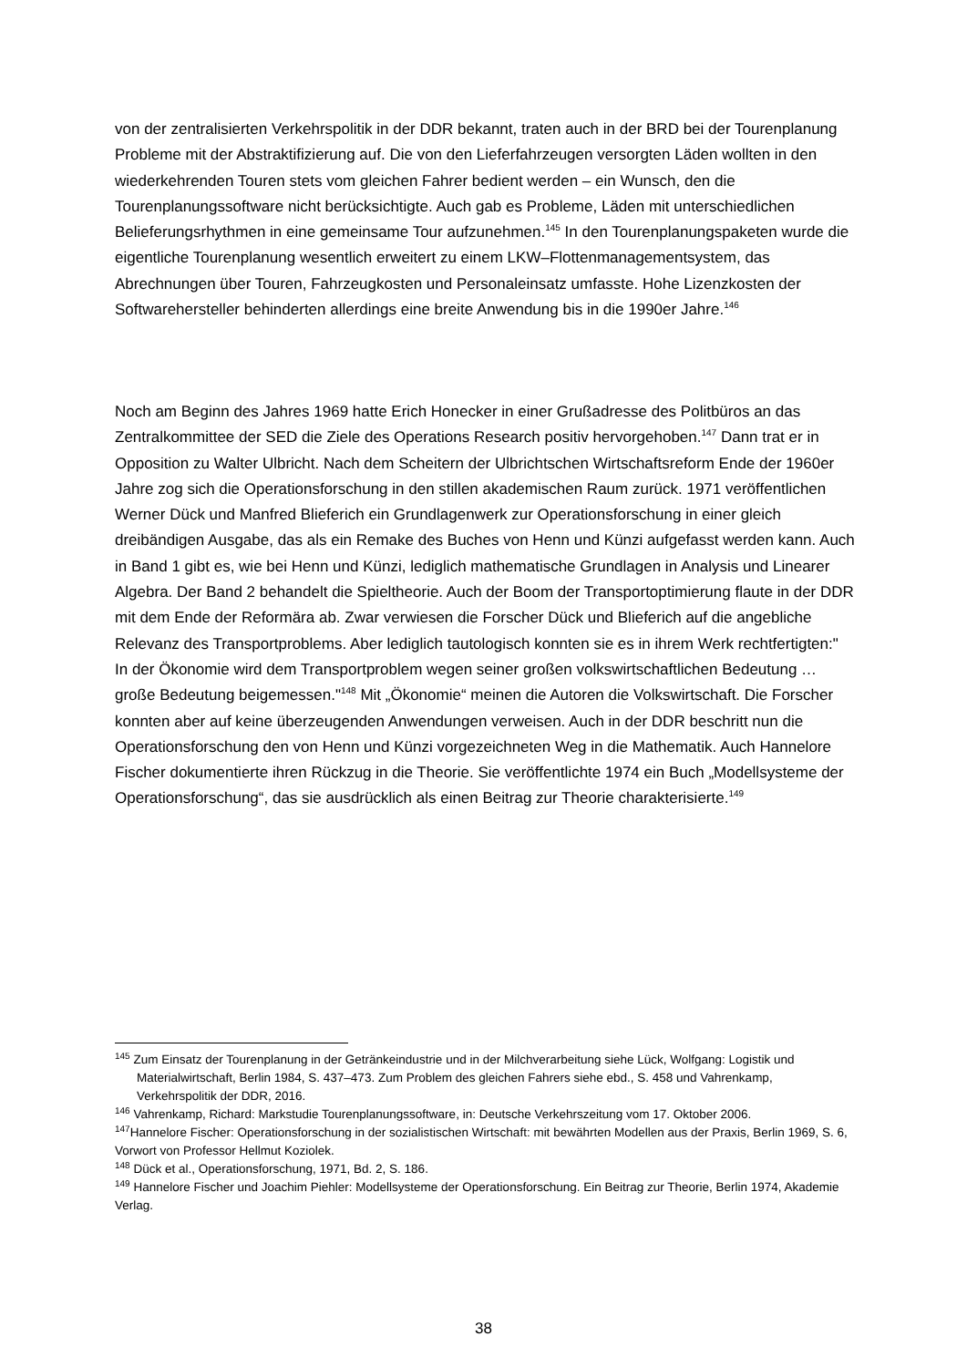von der zentralisierten Verkehrspolitik in der DDR bekannt, traten auch in der BRD bei der Tourenplanung Probleme mit der Abstraktifizierung auf. Die von den Lieferfahrzeugen versorgten Läden wollten in den wiederkehrenden Touren stets vom gleichen Fahrer bedient werden – ein Wunsch, den die Tourenplanungssoftware nicht berücksichtigte. Auch gab es Probleme, Läden mit unterschiedlichen Belieferungsrhythmen in eine gemeinsame Tour aufzunehmen.<sup>145</sup> In den Tourenplanungspaketen wurde die eigentliche Tourenplanung wesentlich erweitert zu einem LKW–Flottenmanagementsystem, das Abrechnungen über Touren, Fahrzeugkosten und Personaleinsatz umfasste. Hohe Lizenzkosten der Softwarehersteller behinderten allerdings eine breite Anwendung bis in die 1990er Jahre.<sup>146</sup>
Noch am Beginn des Jahres 1969 hatte Erich Honecker in einer Grußadresse des Politbüros an das Zentralkommittee der SED die Ziele des Operations Research positiv hervorgehoben.<sup>147</sup> Dann trat er in Opposition zu Walter Ulbricht. Nach dem Scheitern der Ulbrichtschen Wirtschaftsreform Ende der 1960er Jahre zog sich die Operationsforschung in den stillen akademischen Raum zurück. 1971 veröffentlichen Werner Dück und Manfred Blieferich ein Grundlagenwerk zur Operationsforschung in einer gleich dreibändigen Ausgabe, das als ein Remake des Buches von Henn und Künzi aufgefasst werden kann. Auch in Band 1 gibt es, wie bei Henn und Künzi, lediglich mathematische Grundlagen in Analysis und Linearer Algebra. Der Band 2 behandelt die Spieltheorie. Auch der Boom der Transportoptimierung flaute in der DDR mit dem Ende der Reformära ab. Zwar verwiesen die Forscher Dück und Blieferich auf die angebliche Relevanz des Transportproblems. Aber lediglich tautologisch konnten sie es in ihrem Werk rechtfertigten:" In der Ökonomie wird dem Transportproblem wegen seiner großen volkswirtschaftlichen Bedeutung …große Bedeutung beigemessen."<sup>148</sup> Mit „Ökonomie“ meinen die Autoren die Volkswirtschaft. Die Forscher konnten aber auf keine überzeugenden Anwendungen verweisen. Auch in der DDR beschritt nun die Operationsforschung den von Henn und Künzi vorgezeichneten Weg in die Mathematik. Auch Hannelore Fischer dokumentierte ihren Rückzug in die Theorie. Sie veröffentlichte 1974 ein Buch „Modellsysteme der Operationsforschung“, das sie ausdrücklich als einen Beitrag zur Theorie charakterisierte.<sup>149</sup>
<sup>145</sup> Zum Einsatz der Tourenplanung in der Getränkeindustrie und in der Milchverarbeitung siehe Lück, Wolfgang: Logistik und Materialwirtschaft, Berlin 1984, S. 437–473. Zum Problem des gleichen Fahrers siehe ebd., S. 458 und Vahrenkamp, Verkehrspolitik der DDR, 2016.
<sup>146</sup> Vahrenkamp, Richard: Markstudie Tourenplanungssoftware, in: Deutsche Verkehrszeitung vom 17. Oktober 2006.
<sup>147</sup> Hannelore Fischer: Operationsforschung in der sozialistischen Wirtschaft: mit bewährten Modellen aus der Praxis, Berlin 1969, S. 6, Vorwort von Professor Hellmut Koziolek.
<sup>148</sup> Dück et al., Operationsforschung, 1971, Bd. 2, S. 186.
<sup>149</sup> Hannelore Fischer und Joachim Piehler: Modellsysteme der Operationsforschung. Ein Beitrag zur Theorie, Berlin 1974, Akademie Verlag.
38